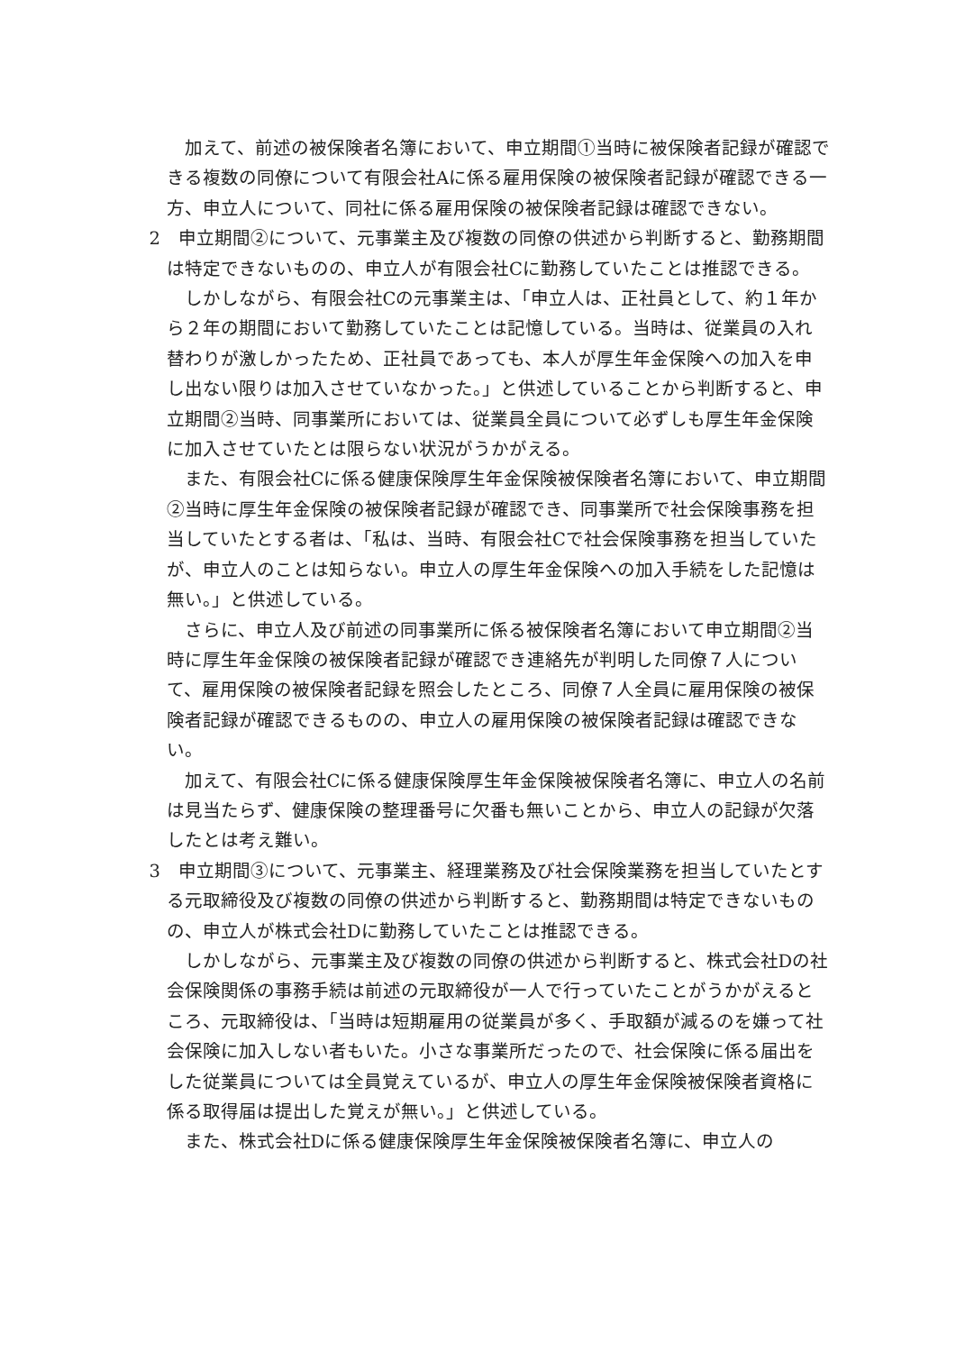加えて、前述の被保険者名簿において、申立期間①当時に被保険者記録が確認できる複数の同僚について有限会社Aに係る雇用保険の被保険者記録が確認できる一方、申立人について、同社に係る雇用保険の被保険者記録は確認できない。
2　申立期間②について、元事業主及び複数の同僚の供述から判断すると、勤務期間は特定できないものの、申立人が有限会社Cに勤務していたことは推認できる。
しかしながら、有限会社Cの元事業主は、「申立人は、正社員として、約１年から２年の期間において勤務していたことは記憶している。当時は、従業員の入れ替わりが激しかったため、正社員であっても、本人が厚生年金保険への加入を申し出ない限りは加入させていなかった。」と供述していることから判断すると、申立期間②当時、同事業所においては、従業員全員について必ずしも厚生年金保険に加入させていたとは限らない状況がうかがえる。
また、有限会社Cに係る健康保険厚生年金保険被保険者名簿において、申立期間②当時に厚生年金保険の被保険者記録が確認でき、同事業所で社会保険事務を担当していたとする者は、「私は、当時、有限会社Cで社会保険事務を担当していたが、申立人のことは知らない。申立人の厚生年金保険への加入手続をした記憶は無い。」と供述している。
さらに、申立人及び前述の同事業所に係る被保険者名簿において申立期間②当時に厚生年金保険の被保険者記録が確認でき連絡先が判明した同僚７人について、雇用保険の被保険者記録を照会したところ、同僚７人全員に雇用保険の被保険者記録が確認できるものの、申立人の雇用保険の被保険者記録は確認できない。
加えて、有限会社Cに係る健康保険厚生年金保険被保険者名簿に、申立人の名前は見当たらず、健康保険の整理番号に欠番も無いことから、申立人の記録が欠落したとは考え難い。
3　申立期間③について、元事業主、経理業務及び社会保険業務を担当していたとする元取締役及び複数の同僚の供述から判断すると、勤務期間は特定できないものの、申立人が株式会社Dに勤務していたことは推認できる。
しかしながら、元事業主及び複数の同僚の供述から判断すると、株式会社Dの社会保険関係の事務手続は前述の元取締役が一人で行っていたことがうかがえるところ、元取締役は、「当時は短期雇用の従業員が多く、手取額が減るのを嫌って社会保険に加入しない者もいた。小さな事業所だったので、社会保険に係る届出をした従業員については全員覚えているが、申立人の厚生年金保険被保険者資格に係る取得届は提出した覚えが無い。」と供述している。
また、株式会社Dに係る健康保険厚生年金保険被保険者名簿に、申立人の